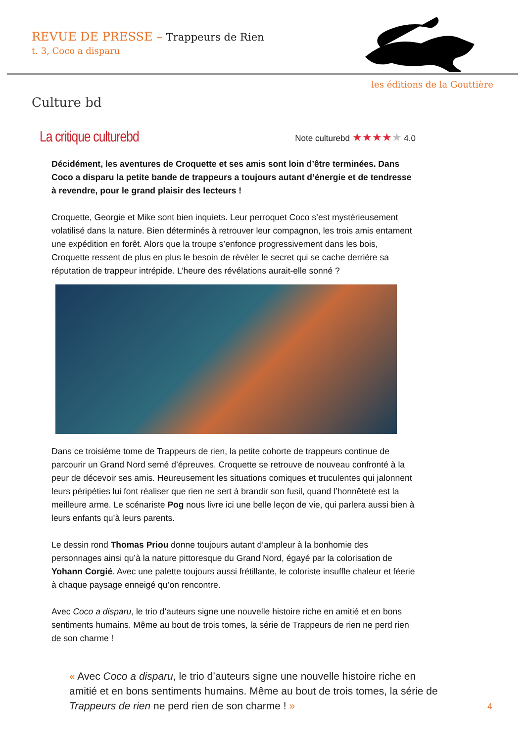REVUE DE PRESSE – Trappeurs de Rien
t. 3, Coco a disparu
les éditions de la Gouttière
Culture bd
La critique culturebd
Note culturebd ★★★★★ 4.0
Décidément, les aventures de Croquette et ses amis sont loin d’être terminées. Dans Coco a disparu la petite bande de trappeurs a toujours autant d’énergie et de tendresse à revendre, pour le grand plaisir des lecteurs !
Croquette, Georgie et Mike sont bien inquiets. Leur perroquet Coco s’est mystérieusement volatilisé dans la nature. Bien déterminés à retrouver leur compagnon, les trois amis entament une expédition en forêt. Alors que la troupe s’enfonce progressivement dans les bois, Croquette ressent de plus en plus le besoin de révéler le secret qui se cache derrière sa réputation de trappeur intrépide. L’heure des révélations aurait-elle sonné ?
Dans ce troisième tome de Trappeurs de rien, la petite cohorte de trappeurs continue de parcourir un Grand Nord semé d’épreuves. Croquette se retrouve de nouveau confronté à la peur de décevoir ses amis. Heureusement les situations comiques et truculentes qui jalonnent leurs péripéties lui font réaliser que rien ne sert à brandir son fusil, quand l’honnêteté est la meilleure arme. Le scénariste Pog nous livre ici une belle leçon de vie, qui parlera aussi bien à leurs enfants qu’à leurs parents.
Le dessin rond Thomas Priou donne toujours autant d’ampleur à la bonhomie des personnages ainsi qu’à la nature pittoresque du Grand Nord, égayé par la colorisation de Yohann Corgié. Avec une palette toujours aussi frétillante, le coloriste insuffle chaleur et féerie à chaque paysage enneigé qu’on rencontre.
Avec Coco a disparu, le trio d’auteurs signe une nouvelle histoire riche en amitié et en bons sentiments humains. Même au bout de trois tomes, la série de Trappeurs de rien ne perd rien de son charme !
« Avec Coco a disparu, le trio d’auteurs signe une nouvelle histoire riche en amitié et en bons sentiments humains. Même au bout de trois tomes, la série de Trappeurs de rien ne perd rien de son charme ! »
4